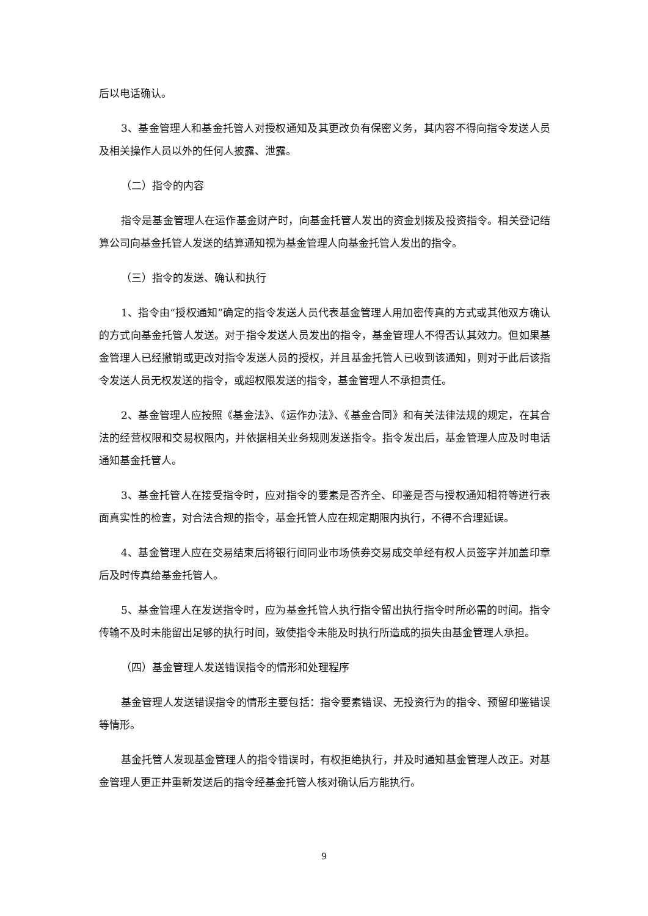后以电话确认。
3、基金管理人和基金托管人对授权通知及其更改负有保密义务，其内容不得向指令发送人员及相关操作人员以外的任何人披露、泄露。
（二）指令的内容
指令是基金管理人在运作基金财产时，向基金托管人发出的资金划拨及投资指令。相关登记结算公司向基金托管人发送的结算通知视为基金管理人向基金托管人发出的指令。
（三）指令的发送、确认和执行
1、指令由“授权通知”确定的指令发送人员代表基金管理人用加密传真的方式或其他双方确认的方式向基金托管人发送。对于指令发送人员发出的指令，基金管理人不得否认其效力。但如果基金管理人已经撤销或更改对指令发送人员的授权，并且基金托管人已收到该通知，则对于此后该指令发送人员无权发送的指令，或超权限发送的指令，基金管理人不承担责任。
2、基金管理人应按照《基金法》、《运作办法》、《基金合同》和有关法律法规的规定，在其合法的经营权限和交易权限内，并依据相关业务规则发送指令。指令发出后，基金管理人应及时电话通知基金托管人。
3、基金托管人在接受指令时，应对指令的要素是否齐全、印鉴是否与授权通知相符等进行表面真实性的检查，对合法合规的指令，基金托管人应在规定期限内执行，不得不合理延误。
4、基金管理人应在交易结束后将银行间同业市场债券交易成交单经有权人员签字并加盖印章后及时传真给基金托管人。
5、基金管理人在发送指令时，应为基金托管人执行指令留出执行指令时所必需的时间。指令传输不及时未能留出足够的执行时间，致使指令未能及时执行所造成的损失由基金管理人承担。
（四）基金管理人发送错误指令的情形和处理程序
基金管理人发送错误指令的情形主要包括：指令要素错误、无投资行为的指令、预留印鉴错误等情形。
基金托管人发现基金管理人的指令错误时，有权拒绝执行，并及时通知基金管理人改正。对基金管理人更正并重新发送后的指令经基金托管人核对确认后方能执行。
9